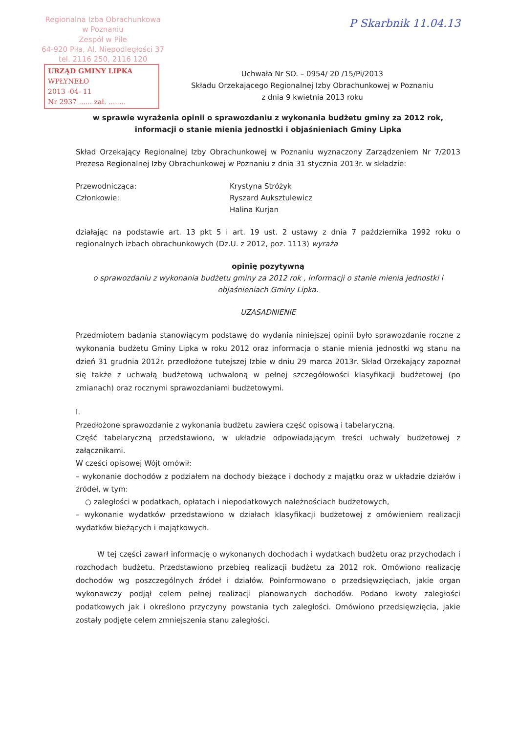Regionalna Izba Obrachunkowa
w Poznaniu
Zespół w Pile
64-920 Piła, Al. Niepodległości 37
tel. 2116 250, 2116 120
P Skarbnik 11.04.13
URZĄD GMINY LIPKA
WPŁYNEŁO
2013 -04- 11
Nr 2937 ...... zał. ........
Uchwała Nr SO. – 0954/ 20 /15/Pi/2013
Składu Orzekającego Regionalnej Izby Obrachunkowej w Poznaniu
z dnia 9 kwietnia 2013 roku
w sprawie wyrażenia opinii o sprawozdaniu z wykonania budżetu gminy za 2012 rok, informacji o stanie mienia jednostki i objaśnieniach Gminy Lipka
Skład Orzekający Regionalnej Izby Obrachunkowej w Poznaniu wyznaczony Zarządzeniem Nr 7/2013 Prezesa Regionalnej Izby Obrachunkowej w Poznaniu z dnia 31 stycznia 2013r. w składzie:
Przewodnicząca:
Członkowie:
Krystyna Stróżyk
Ryszard Auksztulewicz
Halina Kurjan
działając na podstawie art. 13 pkt 5 i art. 19 ust. 2 ustawy z dnia 7 października 1992 roku o regionalnych izbach obrachunkowych (Dz.U. z 2012, poz. 1113) wyraża
opinię pozytywną
o sprawozdaniu z wykonania budżetu gminy za 2012 rok , informacji o stanie mienia jednostki i objaśnieniach Gminy Lipka.
UZASADNIENIE
Przedmiotem badania stanowiącym podstawę do wydania niniejszej opinii było sprawozdanie roczne z wykonania budżetu Gminy Lipka w roku 2012 oraz informacja o stanie mienia jednostki wg stanu na dzień 31 grudnia 2012r. przedłożone tutejszej Izbie w dniu 29 marca 2013r. Skład Orzekający zapoznał się także z uchwałą budżetową uchwaloną w pełnej szczegółowości klasyfikacji budżetowej (po zmianach) oraz rocznymi sprawozdaniami budżetowymi.
I.
Przedłożone sprawozdanie z wykonania budżetu zawiera część opisową i tabelaryczną.
Część tabelaryczną przedstawiono, w układzie odpowiadającym treści uchwały budżetowej z załącznikami.
W części opisowej Wójt omówił:
– wykonanie dochodów z podziałem na dochody bieżące i dochody z majątku oraz w układzie działów i źródeł, w tym:
○ zaległości w podatkach, opłatach i niepodatkowych należnościach budżetowych,
– wykonanie wydatków przedstawiono w działach klasyfikacji budżetowej z omówieniem realizacji wydatków bieżących i majątkowych.
W tej części zawarł informację o wykonanych dochodach i wydatkach budżetu oraz przychodach i rozchodach budżetu. Przedstawiono przebieg realizacji budżetu za 2012 rok. Omówiono realizację dochodów wg poszczególnych źródeł i działów. Poinformowano o przedsięwzięciach, jakie organ wykonawczy podjął celem pełnej realizacji planowanych dochodów. Podano kwoty zaległości podatkowych jak i określono przyczyny powstania tych zaległości. Omówiono przedsięwzięcia, jakie zostały podjęte celem zmniejszenia stanu zaległości.